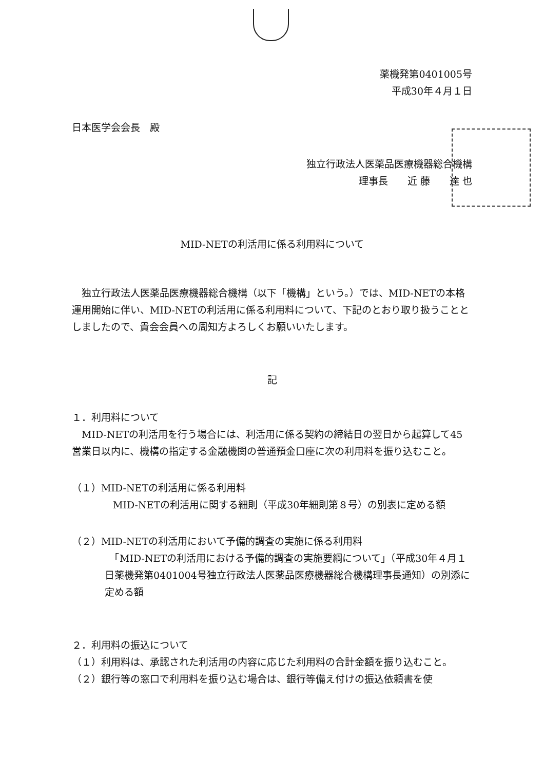薬機発第0401005号
平成30年４月１日
日本医学会会長　殿
独立行政法人医薬品医療機器総合機構
理事長　　近 藤　　達 也
MID-NETの利活用に係る利用料について
　独立行政法人医薬品医療機器総合機構（以下「機構」という。）では、MID-NETの本格運用開始に伴い、MID-NETの利活用に係る利用料について、下記のとおり取り扱うこととしましたので、貴会会員への周知方よろしくお願いいたします。
記
１．利用料について
　MID-NETの利活用を行う場合には、利活用に係る契約の締結日の翌日から起算して45営業日以内に、機構の指定する金融機関の普通預金口座に次の利用料を振り込むこと。
（１）MID-NETの利活用に係る利用料
MID-NETの利活用に関する細則（平成30年細則第８号）の別表に定める額
（２）MID-NETの利活用において予備的調査の実施に係る利用料
　「MID-NETの利活用における予備的調査の実施要綱について」（平成30年４月１日薬機発第0401004号独立行政法人医薬品医療機器総合機構理事長通知）の別添に定める額
２．利用料の振込について
（１）利用料は、承認された利活用の内容に応じた利用料の合計金額を振り込むこと。
（２）銀行等の窓口で利用料を振り込む場合は、銀行等備え付けの振込依頼書を使